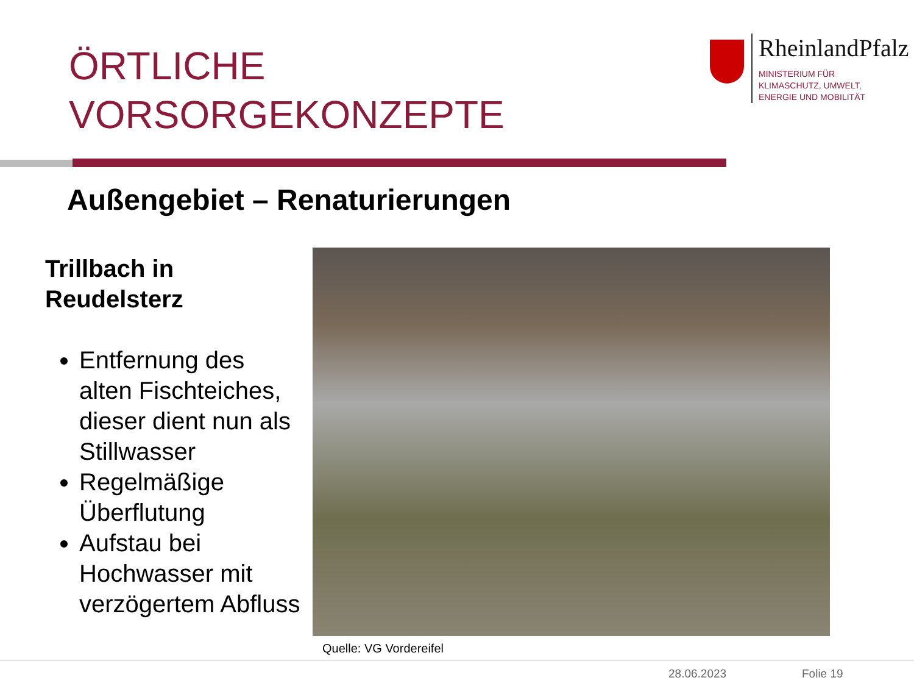ÖRTLICHE
VORSORGEKONZEPTE
RheinlandPfalz
MINISTERIUM FÜR
KLIMASCHUTZ, UMWELT,
ENERGIE UND MOBILITÄT
Außengebiet – Renaturierungen
Trillbach in Reudelsterz
Entfernung des alten Fischteiches, dieser dient nun als Stillwasser
Regelmäßige Überflutung
Aufstau bei Hochwasser mit verzögertem Abfluss
Quelle: VG Vordereifel
28.06.2023 Folie 19